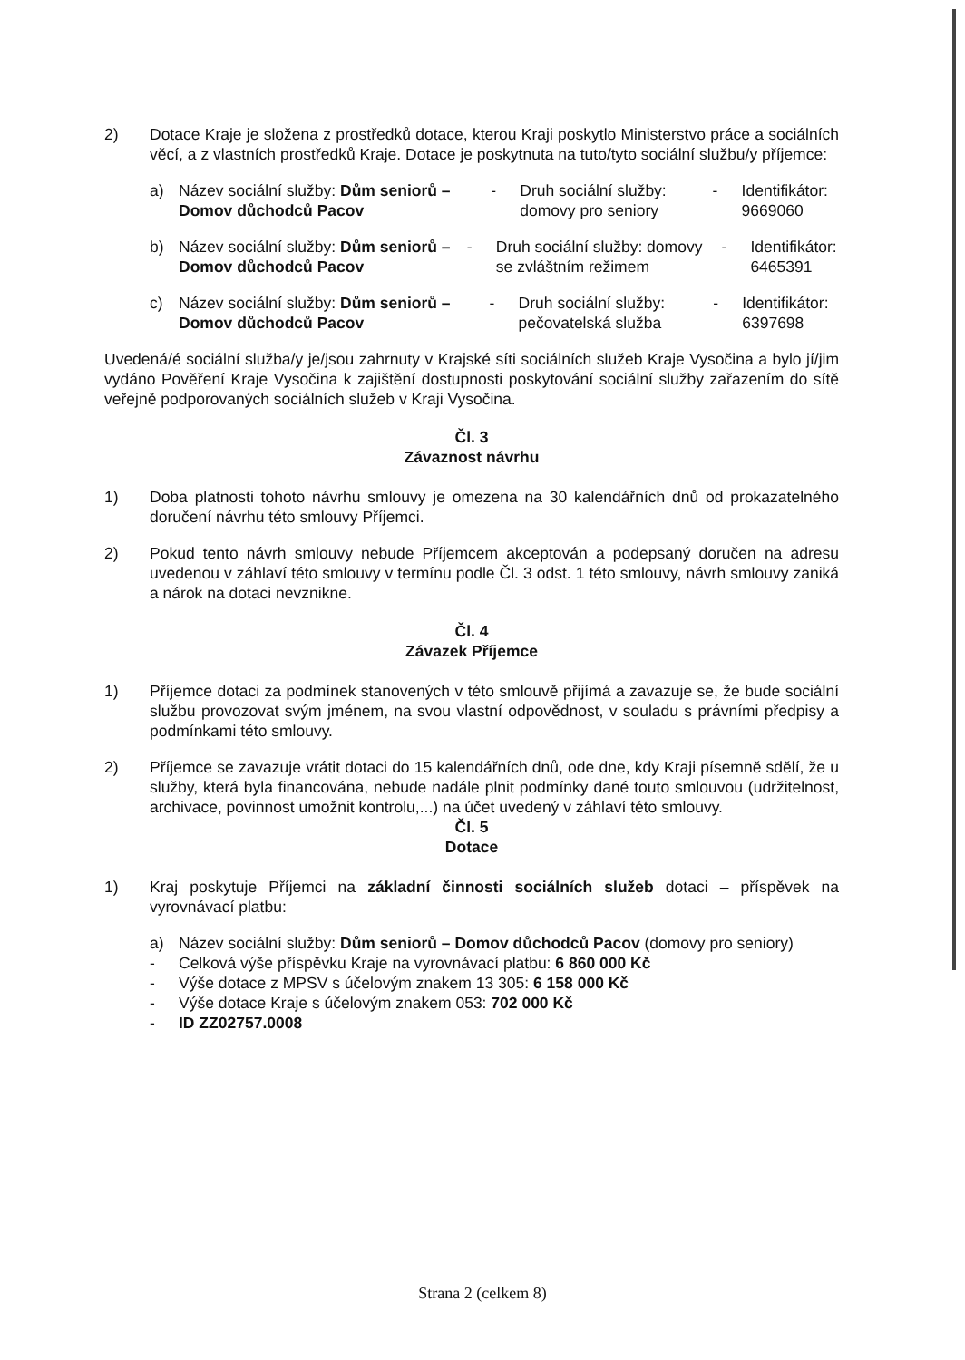2) Dotace Kraje je složena z prostředků dotace, kterou Kraji poskytlo Ministerstvo práce a sociálních věcí, a z vlastních prostředků Kraje. Dotace je poskytnuta na tuto/tyto sociální službu/y příjemce:
a) Název sociální služby: Dům seniorů – Domov důchodců Pacov
- Druh sociální služby: domovy pro seniory
- Identifikátor: 9669060
b) Název sociální služby: Dům seniorů – Domov důchodců Pacov
- Druh sociální služby: domovy se zvláštním režimem
- Identifikátor: 6465391
c) Název sociální služby: Dům seniorů – Domov důchodců Pacov
- Druh sociální služby: pečovatelská služba
- Identifikátor: 6397698
Uvedená/é sociální služba/y je/jsou zahrnuty v Krajské síti sociálních služeb Kraje Vysočina a bylo jí/jim vydáno Pověření Kraje Vysočina k zajištění dostupnosti poskytování sociální služby zařazením do sítě veřejně podporovaných sociálních služeb v Kraji Vysočina.
Čl. 3
Závaznost návrhu
1) Doba platnosti tohoto návrhu smlouvy je omezena na 30 kalendářních dnů od prokazatelného doručení návrhu této smlouvy Příjemci.
2) Pokud tento návrh smlouvy nebude Příjemcem akceptován a podepsaný doručen na adresu uvedenou v záhlaví této smlouvy v termínu podle Čl. 3 odst. 1 této smlouvy, návrh smlouvy zaniká a nárok na dotaci nevznikne.
Čl. 4
Závazek Příjemce
1) Příjemce dotaci za podmínek stanovených v této smlouvě přijímá a zavazuje se, že bude sociální službu provozovat svým jménem, na svou vlastní odpovědnost, v souladu s právními předpisy a podmínkami této smlouvy.
2) Příjemce se zavazuje vrátit dotaci do 15 kalendářních dnů, ode dne, kdy Kraji písemně sdělí, že u služby, která byla financována, nebude nadále plnit podmínky dané touto smlouvou (udržitelnost, archivace, povinnost umožnit kontrolu,...) na účet uvedený v záhlaví této smlouvy.
Čl. 5
Dotace
1) Kraj poskytuje Příjemci na základní činnosti sociálních služeb dotaci – příspěvek na vyrovnávací platbu:
a) Název sociální služby: Dům seniorů – Domov důchodců Pacov (domovy pro seniory)
- Celková výše příspěvku Kraje na vyrovnávací platbu: 6 860 000 Kč
- Výše dotace z MPSV s účelovým znakem 13 305: 6 158 000 Kč
- Výše dotace Kraje s účelovým znakem 053: 702 000 Kč
- ID ZZ02757.0008
Strana 2 (celkem 8)